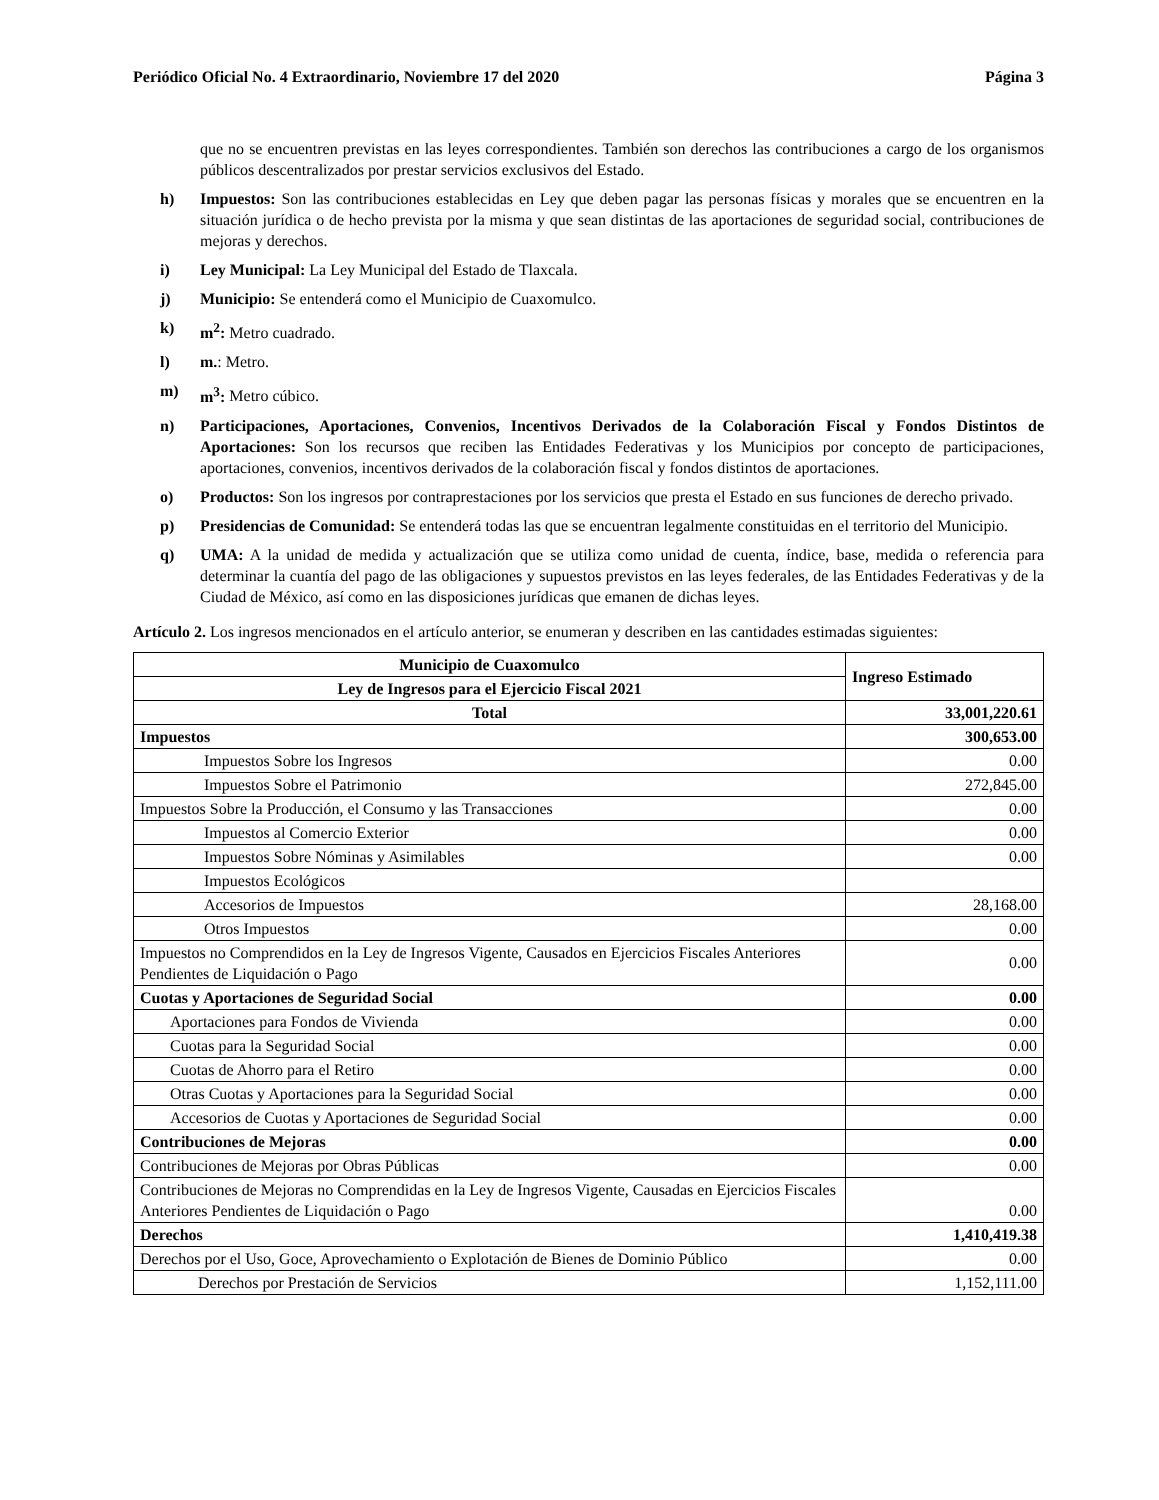Periódico Oficial No. 4 Extraordinario, Noviembre 17 del 2020 Página 3
que no se encuentren previstas en las leyes correspondientes. También son derechos las contribuciones a cargo de los organismos públicos descentralizados por prestar servicios exclusivos del Estado.
h) Impuestos: Son las contribuciones establecidas en Ley que deben pagar las personas físicas y morales que se encuentren en la situación jurídica o de hecho prevista por la misma y que sean distintas de las aportaciones de seguridad social, contribuciones de mejoras y derechos.
i) Ley Municipal: La Ley Municipal del Estado de Tlaxcala.
j) Municipio: Se entenderá como el Municipio de Cuaxomulco.
k) m<sup>2</sup>: Metro cuadrado.
l) m.: Metro.
m) m<sup>3</sup>: Metro cúbico.
n) Participaciones, Aportaciones, Convenios, Incentivos Derivados de la Colaboración Fiscal y Fondos Distintos de Aportaciones: Son los recursos que reciben las Entidades Federativas y los Municipios por concepto de participaciones, aportaciones, convenios, incentivos derivados de la colaboración fiscal y fondos distintos de aportaciones.
o) Productos: Son los ingresos por contraprestaciones por los servicios que presta el Estado en sus funciones de derecho privado.
p) Presidencias de Comunidad: Se entenderá todas las que se encuentran legalmente constituidas en el territorio del Municipio.
q) UMA: A la unidad de medida y actualización que se utiliza como unidad de cuenta, índice, base, medida o referencia para determinar la cuantía del pago de las obligaciones y supuestos previstos en las leyes federales, de las Entidades Federativas y de la Ciudad de México, así como en las disposiciones jurídicas que emanen de dichas leyes.
Artículo 2. Los ingresos mencionados en el artículo anterior, se enumeran y describen en las cantidades estimadas siguientes:
| Municipio de Cuaxomulco | Ingreso Estimado |
| --- | --- |
| Ley de Ingresos para el Ejercicio Fiscal 2021 | |
| Total | 33,001,220.61 |
| Impuestos | 300,653.00 |
| Impuestos Sobre los Ingresos | 0.00 |
| Impuestos Sobre el Patrimonio | 272,845.00 |
| Impuestos Sobre la Producción, el Consumo y las Transacciones | 0.00 |
| Impuestos al Comercio Exterior | 0.00 |
| Impuestos Sobre Nóminas y Asimilables | 0.00 |
| Impuestos Ecológicos | |
| Accesorios de Impuestos | 28,168.00 |
| Otros Impuestos | 0.00 |
| Impuestos no Comprendidos en la Ley de Ingresos Vigente, Causados en Ejercicios Fiscales Anteriores Pendientes de Liquidación o Pago | 0.00 |
| Cuotas y Aportaciones de Seguridad Social | 0.00 |
| Aportaciones para Fondos de Vivienda | 0.00 |
| Cuotas para la Seguridad Social | 0.00 |
| Cuotas de Ahorro para el Retiro | 0.00 |
| Otras Cuotas y Aportaciones para la Seguridad Social | 0.00 |
| Accesorios de Cuotas y Aportaciones de Seguridad Social | 0.00 |
| Contribuciones de Mejoras | 0.00 |
| Contribuciones de Mejoras por Obras Públicas | 0.00 |
| Contribuciones de Mejoras no Comprendidas en la Ley de Ingresos Vigente, Causadas en Ejercicios Fiscales Anteriores Pendientes de Liquidación o Pago | 0.00 |
| Derechos | 1,410,419.38 |
| Derechos por el Uso, Goce, Aprovechamiento o Explotación de Bienes de Dominio Público | 0.00 |
| Derechos por Prestación de Servicios | 1,152,111.00 |